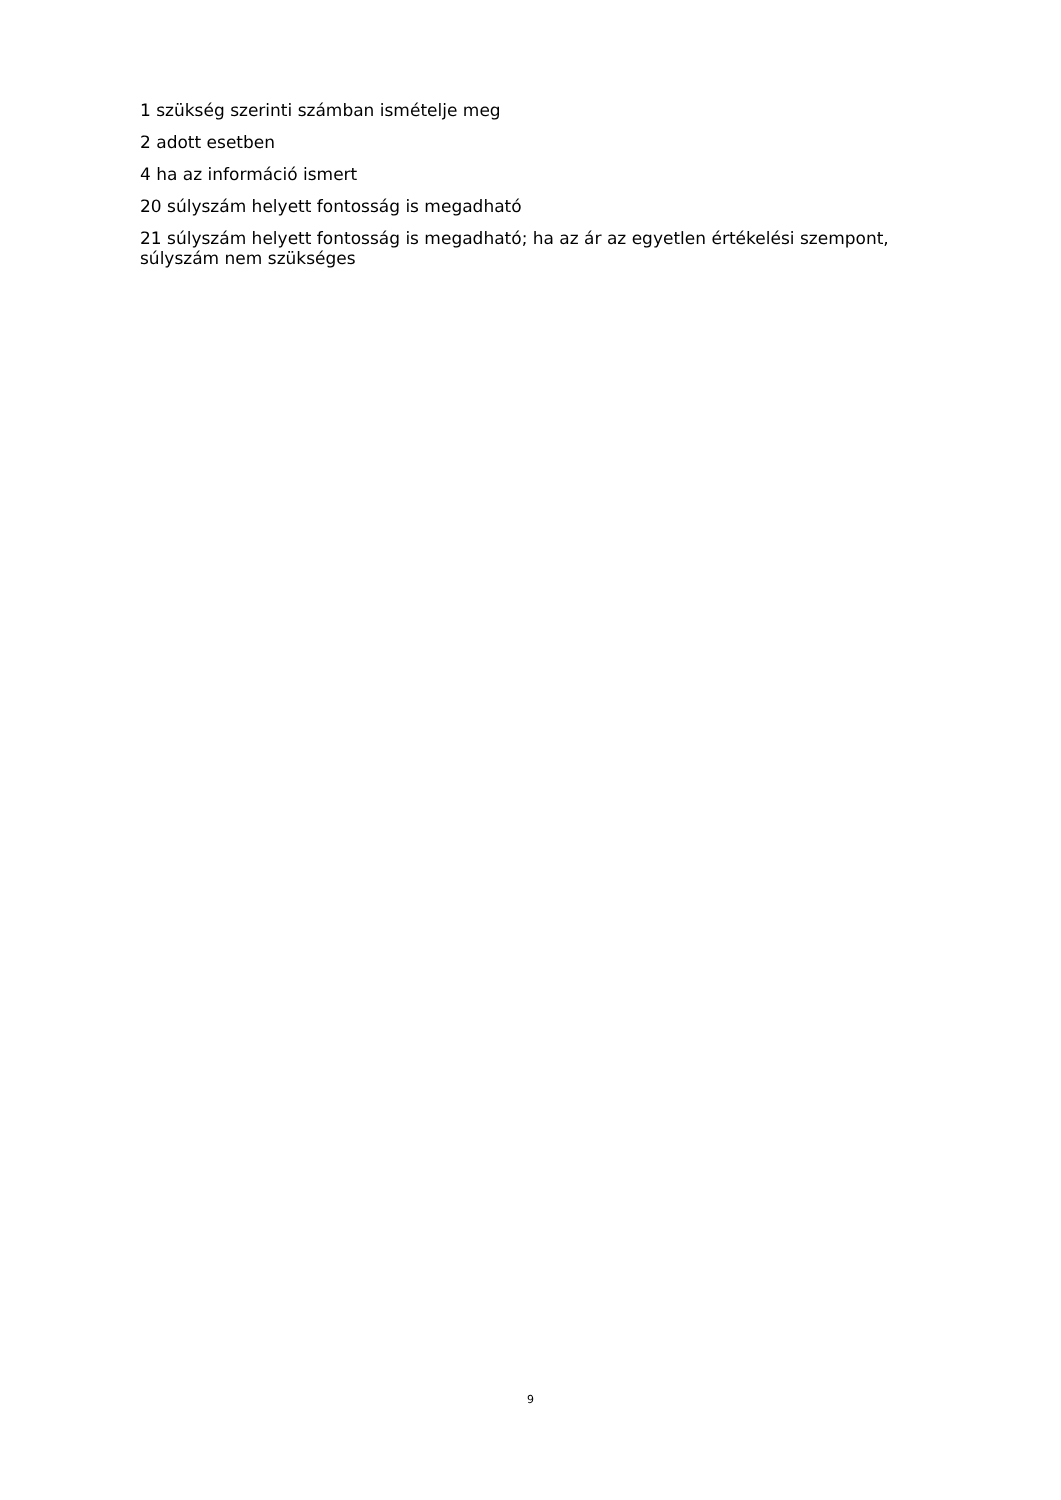1 szükség szerinti számban ismételje meg
2 adott esetben
4 ha az információ ismert
20 súlyszám helyett fontosság is megadható
21 súlyszám helyett fontosság is megadható; ha az ár az egyetlen értékelési szempont, súlyszám nem szükséges
9